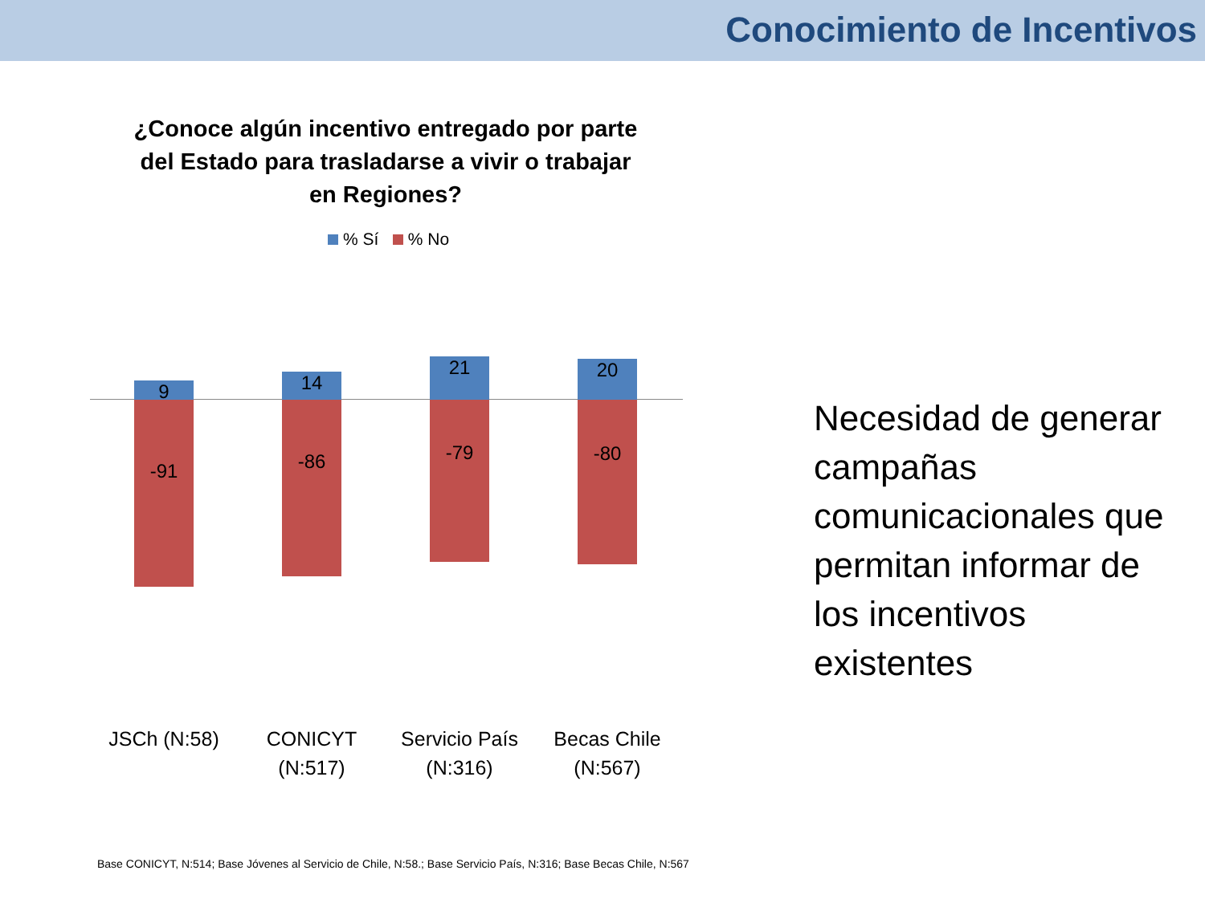Conocimiento de Incentivos
¿Conoce algún incentivo entregado por parte del Estado para trasladarse a vivir o trabajar en Regiones?
% Sí % No
9
-91
14
-86
21
-79
20
-80
JSCh (N:58)
CONICYT (N:517)
Servicio País (N:316)
Becas Chile (N:567)
Necesidad de generar campañas comunicacionales que permitan informar de los incentivos existentes
Base CONICYT, N:514; Base Jóvenes al Servicio de Chile, N:58.; Base Servicio País, N:316; Base Becas Chile, N:567